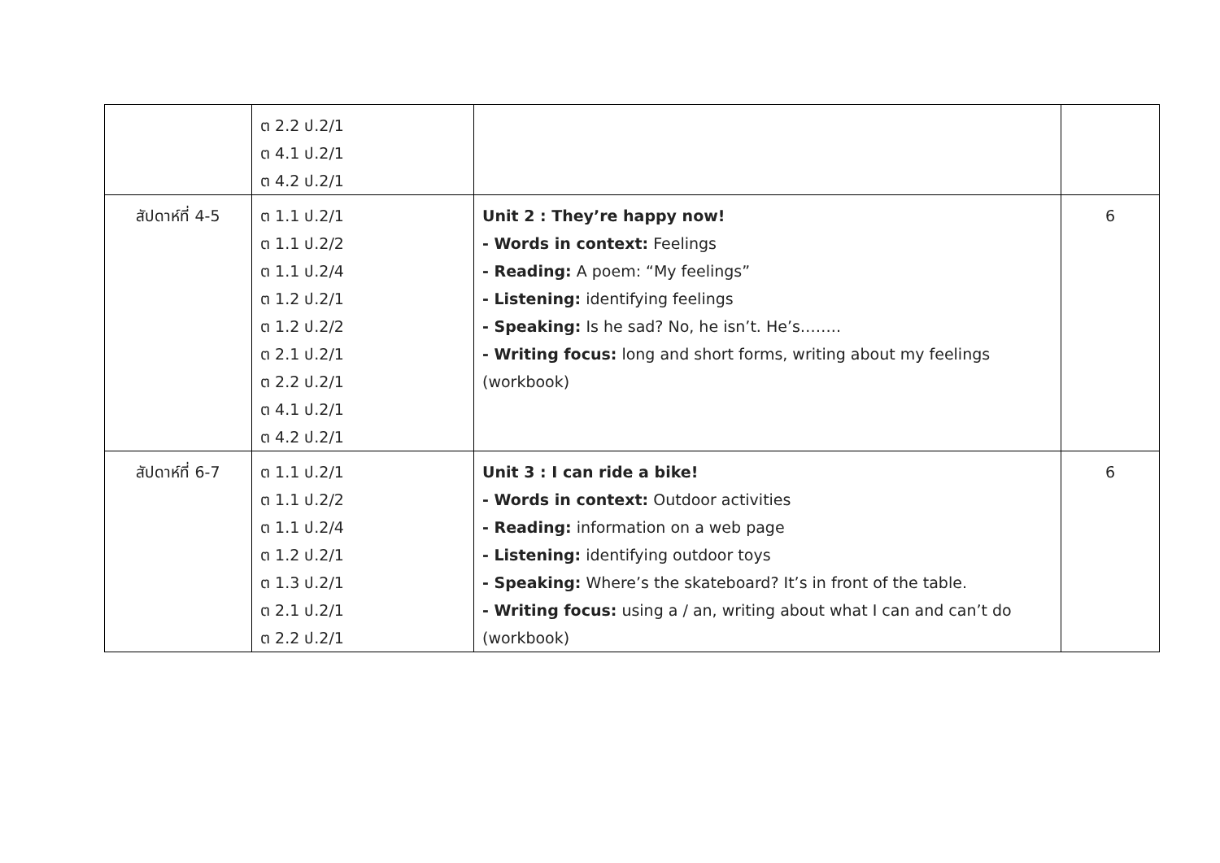| | ต 2.2 ป.2/1 ต 4.1 ป.2/1 ต 4.2 ป.2/1 | | |
| สัปดาห์ที่ 4-5 | ต 1.1 ป.2/1 ต 1.1 ป.2/2 ต 1.1 ป.2/4 ต 1.2 ป.2/1 ต 1.2 ป.2/2 ต 2.1 ป.2/1 ต 2.2 ป.2/1 ต 4.1 ป.2/1 ต 4.2 ป.2/1 | Unit 2 : They’re happy now! - Words in context: Feelings - Reading: A poem: “My feelings” - Listening: identifying feelings - Speaking: Is he sad? No, he isn’t. He’s…….. - Writing focus: long and short forms, writing about my feelings (workbook) | 6 |
| สัปดาห์ที่ 6-7 | ต 1.1 ป.2/1 ต 1.1 ป.2/2 ต 1.1 ป.2/4 ต 1.2 ป.2/1 ต 1.3 ป.2/1 ต 2.1 ป.2/1 ต 2.2 ป.2/1 | Unit 3 : I can ride a bike! - Words in context: Outdoor activities - Reading: information on a web page - Listening: identifying outdoor toys - Speaking: Where’s the skateboard? It’s in front of the table. - Writing focus: using a / an, writing about what I can and can’t do (workbook) | 6 |